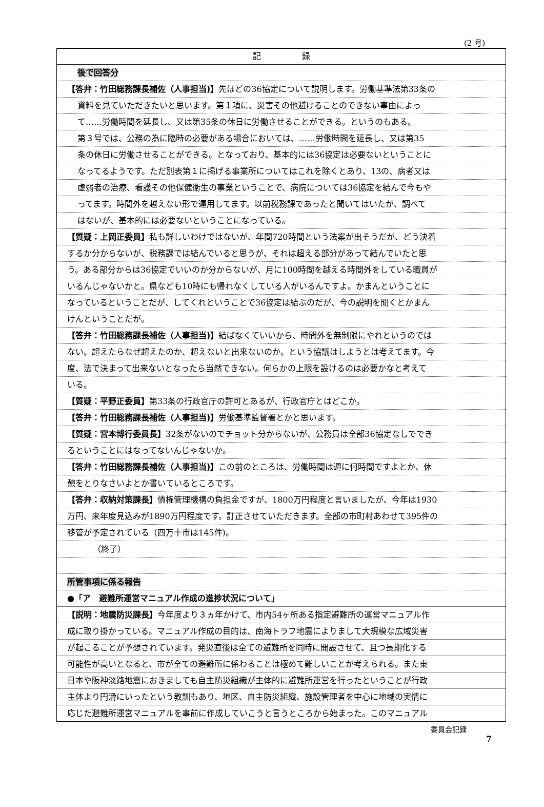(2 号)
記　　　　　録
後で回答分
【答弁：竹田総務課長補佐（人事担当)】先ほどの36協定について説明します。労働基準法第33条の
資料を見ていただきたいと思います。第１項に、災害その他避けることのできない事由によっ
て‥‥‥労働時間を延長し、又は第35条の休日に労働させることができる。というのもある。
第３号では、公務の為に臨時の必要がある場合においては、‥‥‥労働時間を延長し、又は第35
条の休日に労働させることができる。となっており、基本的には36協定は必要ないということに
なってるようです。ただ別表第１に掲げる事業所についてはこれを除くとあり、13の、病者又は
虚弱者の治療、看護その他保健衛生の事業ということで、病院については36協定を結んで今もや
ってます。時間外を越えない形で運用してます。以前税務課であったと聞いてはいたが、調べて
はないが、基本的には必要ないということになっている。
【質疑：上岡正委員】私も詳しいわけではないが、年間720時間という法案が出そうだが、どう決着
するか分からないが、税務課では結んでいると思うが、それは超える部分があって結んでいたと思
う。ある部分からは36協定でいいのか分からないが、月に100時間を越える時間外をしている職員が
いるんじゃないかと。県なども10時にも帰れなくしている人がいるんですよ。かまんということに
なっているということだが、してくれということで36協定は結ぶのだが、今の説明を聞くとかまん
けんということだが。
【答弁：竹田総務課長補佐（人事担当)】結ばなくていいから、時間外を無制限にやれというのでは
ない。超えたらなぜ超えたのか、超えないと出来ないのか。という協議はしようとは考えてます。今
度、法で決まって出来ないとなったら当然できない。何らかの上限を設けるのは必要かなと考えて
いる。
【質疑：平野正委員】第33条の行政官庁の許可とあるが、行政官庁とはどこか。
【答弁：竹田総務課長補佐（人事担当)】労働基準監督署とかと思います。
【質疑：宮本博行委員長】32条がないのでチョット分からないが、公務員は全部36協定なしででき
るということにはなってないんじゃないか。
【答弁：竹田総務課長補佐（人事担当)】この前のところは、労働時間は週に何時間ですよとか、休
憩をとりなさいよとか書いているところです。
【答弁：収納対策課長】債権管理機構の負担金ですが、1800万円程度と言いましたが、今年は1930
万円、来年度見込みが1890万円程度です。訂正させていただきます。全部の市町村あわせて395件の
移管が予定されている（四万十市は145件)。
（終了）
所管事項に係る報告
●「ア　避難所運営マニュアル作成の進捗状況について」
【説明：地震防災課長】今年度より３ヵ年かけて、市内54ヶ所ある指定避難所の運営マニュアル作
成に取り掛かっている。マニュアル作成の目的は、南海トラフ地震によりまして大規模な広域災害
が起こることが予想されています。発災直後は全ての避難所を同時に開設させて、且つ長期化する
可能性が高いとなると、市が全ての避難所に係わることは極めて難しいことが考えられる。また東
日本や阪神淡路地震におきましても自主防災組織が主体的に避難所運営を行ったということが行政
主体より円滑にいったという教訓もあり、地区、自主防災組織、施設管理者を中心に地域の実情に
応じた避難所運営マニュアルを事前に作成していこうと言うところから始まった。このマニュアル
委員会記録
7